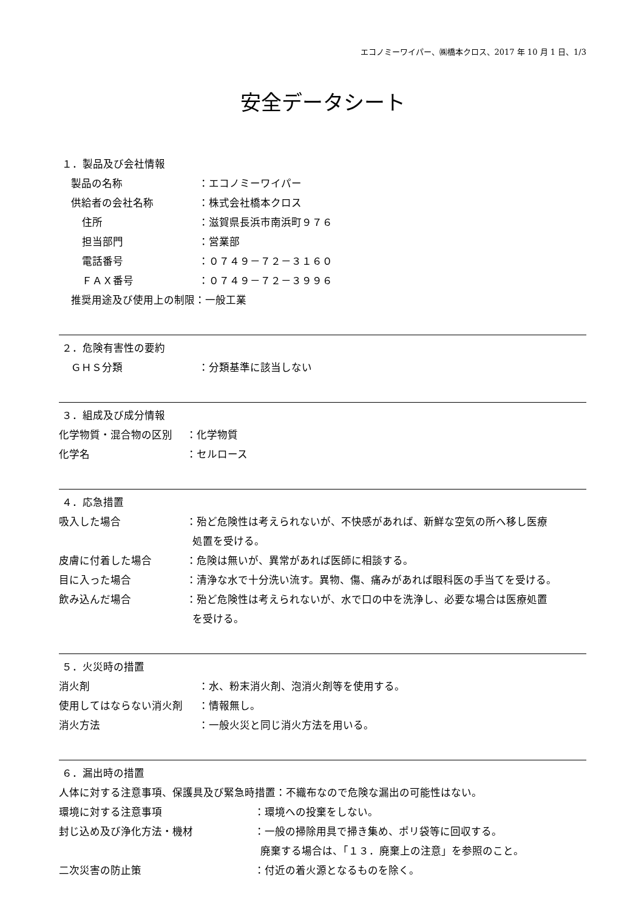エコノミーワイパー、㈱橋本クロス、2017 年 10 月 1 日、1/3
安全データシート
１．製品及び会社情報
製品の名称 ：エコノミーワイパー
供給者の会社名称 ：株式会社橋本クロス
住所 ：滋賀県長浜市南浜町９７６
担当部門 ：営業部
電話番号 ：０７４９－７２－３１６０
ＦＡＸ番号 ：０７４９－７２－３９９６
推奨用途及び使用上の制限：一般工業
２．危険有害性の要約
ＧＨＳ分類 ：分類基準に該当しない
３．組成及び成分情報
化学物質・混合物の区別 ：化学物質
化学名 ：セルロース
４．応急措置
吸入した場合 ：殆ど危険性は考えられないが、不快感があれば、新鮮な空気の所へ移し医療
処置を受ける。
皮膚に付着した場合 ：危険は無いが、異常があれば医師に相談する。
目に入った場合 ：清浄な水で十分洗い流す。異物、傷、痛みがあれば眼科医の手当てを受ける。
飲み込んだ場合 ：殆ど危険性は考えられないが、水で口の中を洗浄し、必要な場合は医療処置
を受ける。
５．火災時の措置
消火剤 ：水、粉末消火剤、泡消火剤等を使用する。
使用してはならない消火剤 ：情報無し。
消火方法 ：一般火災と同じ消火方法を用いる。
６．漏出時の措置
人体に対する注意事項、保護具及び緊急時措置：不織布なので危険な漏出の可能性はない。
環境に対する注意事項 ：環境への投棄をしない。
封じ込め及び浄化方法・機材 ：一般の掃除用具で掃き集め、ポリ袋等に回収する。
廃棄する場合は、「１３．廃棄上の注意」を参照のこと。
二次災害の防止策 ：付近の着火源となるものを除く。